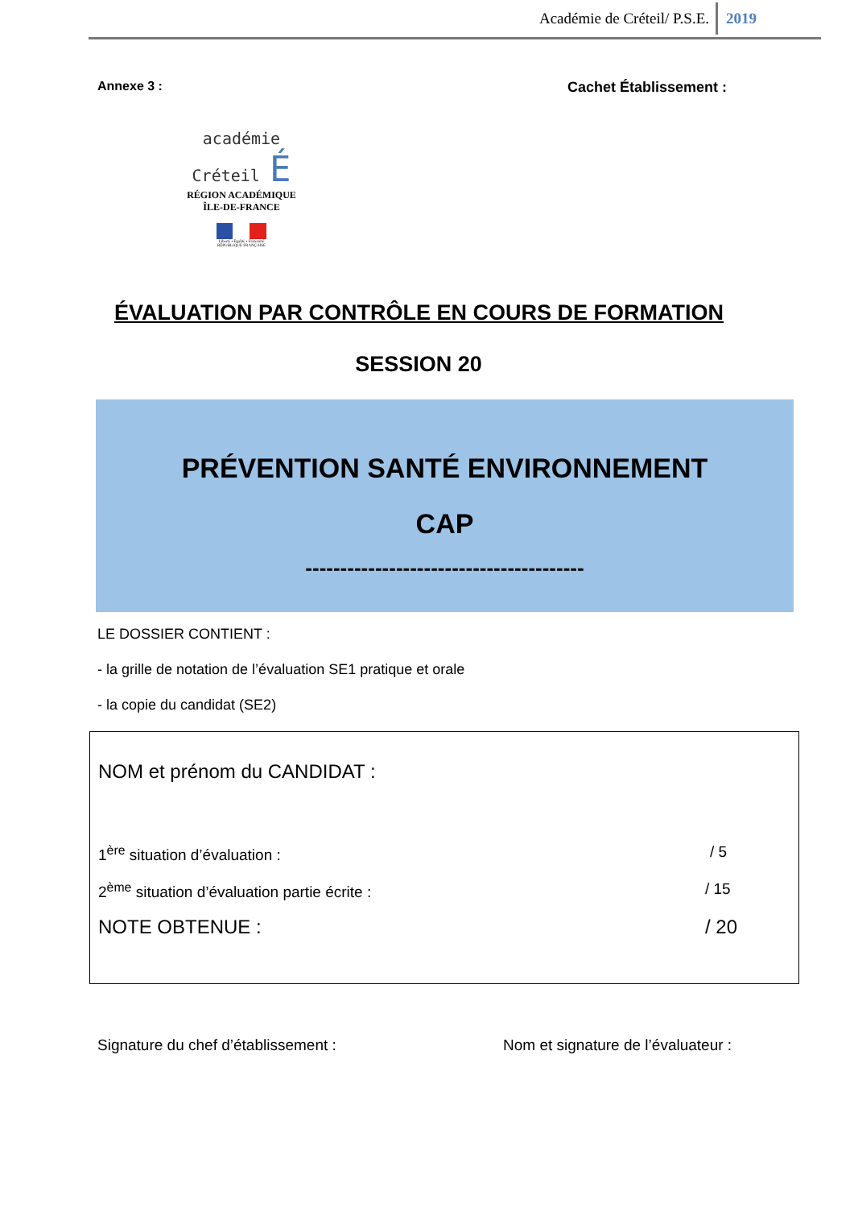Académie de Créteil/ P.S.E. 2019
Annexe 3 : Cachet Établissement :
académie
Créteil É
RÉGION ACADÉMIQUE
ÎLE-DE-FRANCE
Liberté • Égalité • Fraternité
RÉPUBLIQUE FRANÇAISE
ÉVALUATION PAR CONTRÔLE EN COURS DE FORMATION
SESSION 20
PRÉVENTION SANTÉ ENVIRONNEMENT
CAP
----------------------------------------
LE DOSSIER CONTIENT :
- la grille de notation de l’évaluation SE1 pratique et orale
- la copie du candidat (SE2)
NOM et prénom du CANDIDAT :
1<sup>ère</sup> situation d’évaluation : / 5
2<sup>ème</sup> situation d’évaluation partie écrite :
/ 15
NOTE OBTENUE : / 20
Signature du chef d’établissement :
Nom et signature de l’évaluateur :